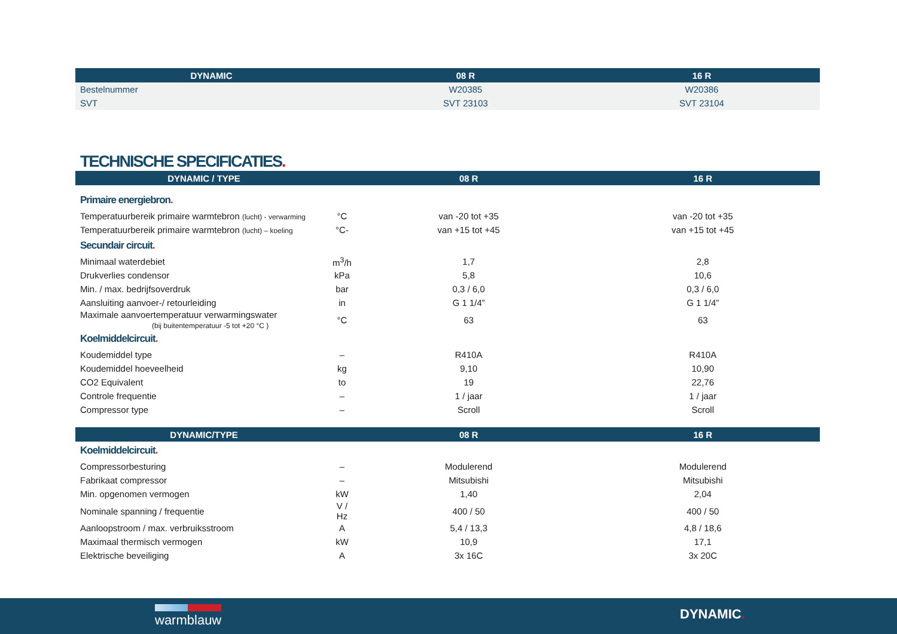| DYNAMIC | 08 R | 16 R |
| --- | --- | --- |
| Bestelnummer | W20385 | W20386 |
| SVT | SVT 23103 | SVT 23104 |
TECHNISCHE SPECIFICATIES.
| DYNAMIC / TYPE | | 08 R | 16 R |
| --- | --- | --- | --- |
| Primaire energiebron . | | | |
| Temperatuurbereik primaire warmtebron (lucht) - verwarming | °C | van -20 tot +35 | van -20 tot +35 |
| Temperatuurbereik primaire warmtebron (lucht) – koeling | °C- | van +15 tot +45 | van +15 tot +45 |
| Secundair circuit . | | | |
| Minimaal waterdebiet | m<sup>3</sup>/h | 1,7 | 2,8 |
| Drukverlies condensor | kPa | 5,8 | 10,6 |
| Min. / max. bedrijfsoverdruk | bar | 0,3 / 6,0 | 0,3 / 6,0 |
| Aansluiting aanvoer-/ retourleiding | in | G 1 1/4” | G 1 1/4” |
| Maximale aanvoertemperatuur verwarmingswater (bij buitentemperatuur -5 tot +20 °C ) | °C | 63 | 63 |
| Koelmiddelcircuit . | | | |
| Koudemiddel type | – | R410A | R410A |
| Koudemiddel hoeveelheid | kg | 9,10 | 10,90 |
| CO2 Equivalent | to | 19 | 22,76 |
| Controle frequentie | – | 1 / jaar | 1 / jaar |
| Compressor type | – | Scroll | Scroll |
| DYNAMIC/TYPE | | 08 R | 16 R |
| Koelmiddelcircuit . | | | |
| Compressorbesturing | – | Modulerend | Modulerend |
| Fabrikaat compressor | – | Mitsubishi | Mitsubishi |
| Min. opgenomen vermogen | kW | 1,40 | 2,04 |
| Nominale spanning / frequentie | V / Hz | 400 / 50 | 400 / 50 |
| Aanloopstroom / max. verbruiksstroom | A | 5,4 / 13,3 | 4,8 / 18,6 |
| Maximaal thermisch vermogen | kW | 10,9 | 17,1 |
| Elektrische beveiliging | A | 3x 16C | 3x 20C |
warmblauw DYNAMIC.